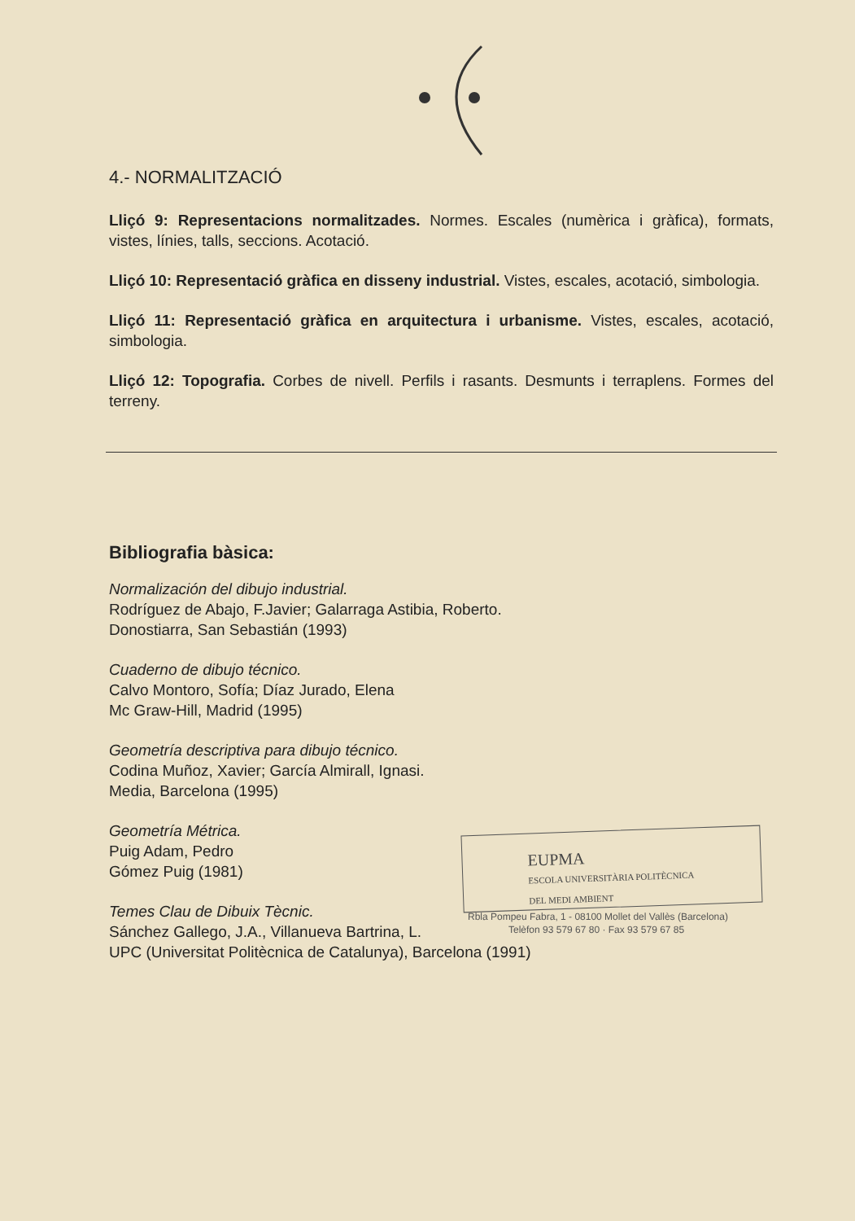4.- NORMALITZACIÓ
Lliçó 9: Representacions normalitzades. Normes. Escales (numèrica i gràfica), formats, vistes, línies, talls, seccions. Acotació.
Lliçó 10: Representació gràfica en disseny industrial. Vistes, escales, acotació, simbologia.
Lliçó 11: Representació gràfica en arquitectura i urbanisme. Vistes, escales, acotació, simbologia.
Lliçó 12: Topografia. Corbes de nivell. Perfils i rasants. Desmunts i terraplens. Formes del terreny.
Bibliografia bàsica:
Normalización del dibujo industrial.
Rodríguez de Abajo, F.Javier; Galarraga Astibia, Roberto.
Donostiarra, San Sebastián (1993)
Cuaderno de dibujo técnico.
Calvo Montoro, Sofía; Díaz Jurado, Elena
Mc Graw-Hill, Madrid (1995)
Geometría descriptiva para dibujo técnico.
Codina Muñoz, Xavier; García Almirall, Ignasi.
Media, Barcelona (1995)
Geometría Métrica.
Puig Adam, Pedro
Gómez Puig (1981)
Temes Clau de Dibuix Tècnic.
Sánchez Gallego, J.A., Villanueva Bartrina, L.
UPC (Universitat Politècnica de Catalunya), Barcelona (1991)
EUPMA
ESCOLA UNIVERSITÀRIA POLITÈCNICA
DEL MEDI AMBIENT
Rbla Pompeu Fabra, 1 - 08100 Mollet del Vallès (Barcelona)
Telèfon 93 579 67 80 · Fax 93 579 67 85